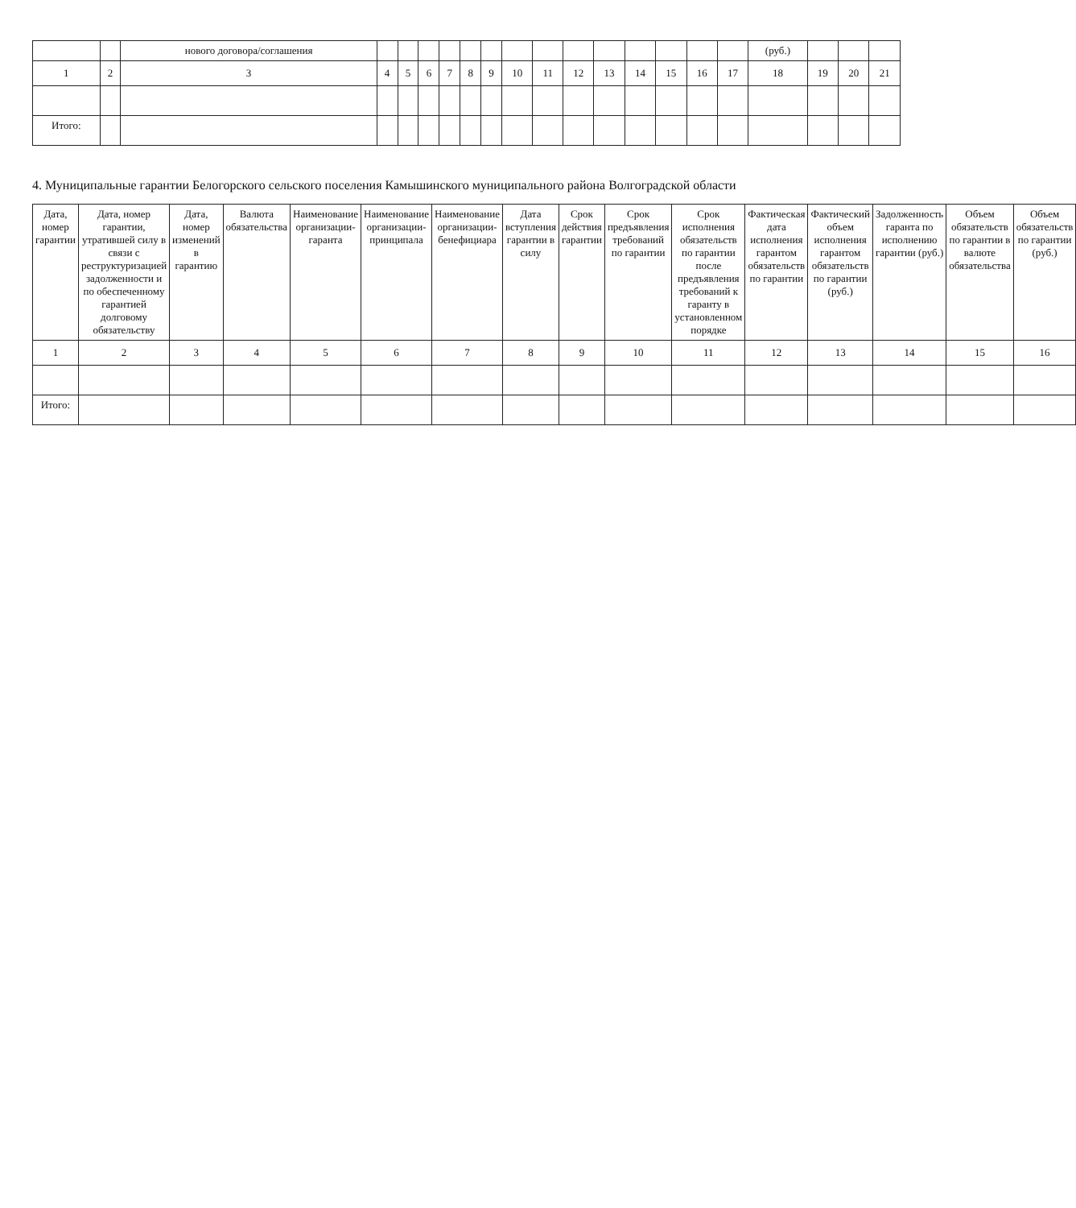| | | нового договора/соглашения | | | | | | | | | | | | | | | (руб.) | | | |
| --- | --- | --- | --- | --- | --- | --- | --- | --- | --- | --- | --- | --- | --- | --- | --- | --- | --- | --- | --- | --- |
| 1 | 2 | 3 | 4 | 5 | 6 | 7 | 8 | 9 | 10 | 11 | 12 | 13 | 14 | 15 | 16 | 17 | 18 | 19 | 20 | 21 |
| Итого: | | | | | | | | | | | | | | | | | | | | |
4. Муниципальные гарантии Белогорского сельского поселения Камышинского муниципального района Волгоградской области
| Дата, номер гарантии | Дата, номер гарантии, утратившей силу в связи с реструктуризацией задолженности и по обеспеченному гарантией долговому обязательству | Дата, номер изменений в гарантию | Валюта обязательства | Наименование организации-гаранта | Наименование организации-принципала | Наименование организации-бенефициара | Дата вступления гарантии в силу | Срок действия гарантии | Срок предъявления требований по гарантии | Срок исполнения обязательств по гарантии после предъявления требований к гаранту в установленном порядке | Фактическая дата исполнения гарантом обязательств по гарантии | Фактический объем исполнения гарантом обязательств по гарантии (руб.) | Задолженность гаранта по исполнению гарантии (руб.) | Объем обязательств по гарантии в валюте обязательства | Объем обязательств по гарантии (руб.) |
| --- | --- | --- | --- | --- | --- | --- | --- | --- | --- | --- | --- | --- | --- | --- | --- |
| 1 | 2 | 3 | 4 | 5 | 6 | 7 | 8 | 9 | 10 | 11 | 12 | 13 | 14 | 15 | 16 |
| Итого: | | | | | | | | | | | | | | | |